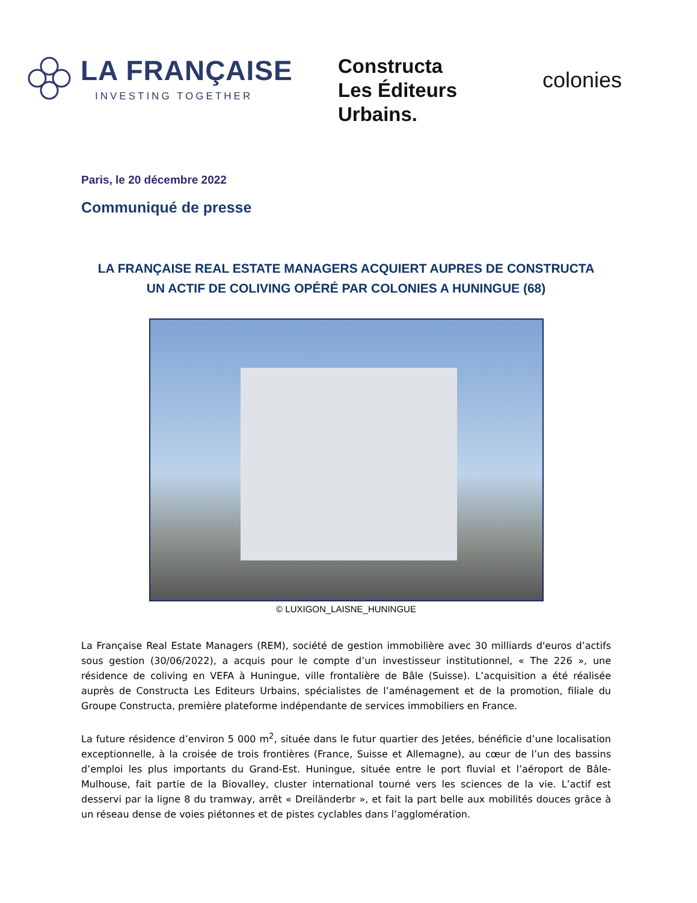LA FRANÇAISE
INVESTING TOGETHER
Constructa
Les Éditeurs
Urbains.
colonies
Paris, le 20 décembre 2022
Communiqué de presse
LA FRANÇAISE REAL ESTATE MANAGERS ACQUIERT AUPRES DE CONSTRUCTA
UN ACTIF DE COLIVING OPÉRÉ PAR COLONIES A HUNINGUE (68)
© LUXIGON_LAISNE_HUNINGUE
La Française Real Estate Managers (REM), société de gestion immobilière avec 30 milliards d'euros d’actifs sous gestion (30/06/2022), a acquis pour le compte d’un investisseur institutionnel, « The 226 », une résidence de coliving en VEFA à Huningue, ville frontalière de Bâle (Suisse). L’acquisition a été réalisée auprès de Constructa Les Editeurs Urbains, spécialistes de l’aménagement et de la promotion, filiale du Groupe Constructa, première plateforme indépendante de services immobiliers en France.
La future résidence d’environ 5 000 m<sup>2</sup>, située dans le futur quartier des Jetées, bénéficie d’une localisation exceptionnelle, à la croisée de trois frontières (France, Suisse et Allemagne), au cœur de l’un des bassins d’emploi les plus importants du Grand-Est. Huningue, située entre le port fluvial et l’aéroport de Bâle-Mulhouse, fait partie de la Biovalley, cluster international tourné vers les sciences de la vie. L’actif est desservi par la ligne 8 du tramway, arrêt « Dreiländerbr », et fait la part belle aux mobilités douces grâce à un réseau dense de voies piétonnes et de pistes cyclables dans l’agglomération.